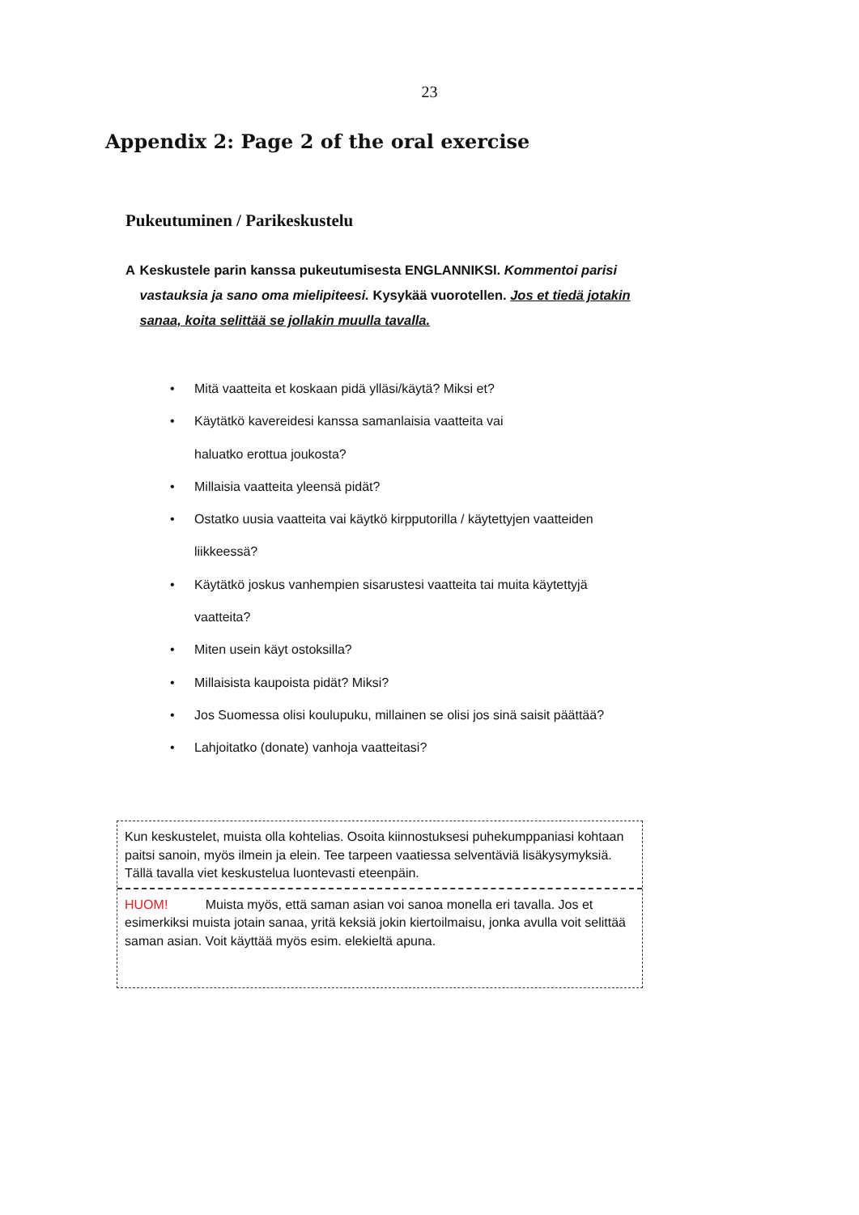23
Appendix 2: Page 2 of the oral exercise
Pukeutuminen / Parikeskustelu
A Keskustele parin kanssa pukeutumisesta ENGLANNIKSI. Kommentoi parisi vastauksia ja sano oma mielipiteesi. Kysykää vuorotellen. Jos et tiedä jotakin sanaa, koita selittää se jollakin muulla tavalla.
• Mitä vaatteita et koskaan pidä ylläsi/käytä? Miksi et?
• Käytätkö kavereidesi kanssa samanlaisia vaatteita vai
haluatko erottua joukosta?
• Millaisia vaatteita yleensä pidät?
• Ostatko uusia vaatteita vai käytkö kirpputorilla / käytettyjen vaatteiden
liikkeessä?
• Käytätkö joskus vanhempien sisarustesi vaatteita tai muita käytettyjä
vaatteita?
• Miten usein käyt ostoksilla?
• Millaisista kaupoista pidät? Miksi?
• Jos Suomessa olisi koulupuku, millainen se olisi jos sinä saisit päättää?
• Lahjoitatko (donate) vanhoja vaatteitasi?
Kun keskustelet, muista olla kohtelias. Osoita kiinnostuksesi puhekumppaniasi kohtaan paitsi sanoin, myös ilmein ja elein. Tee tarpeen vaatiessa selventäviä lisäkysymyksiä. Tällä tavalla viet keskustelua luontevasti eteenpäin.
HUOM! Muista myös, että saman asian voi sanoa monella eri tavalla. Jos et esimerkiksi muista jotain sanaa, yritä keksiä jokin kiertoilmaisu, jonka avulla voit selittää saman asian. Voit käyttää myös esim. elekieltä apuna.